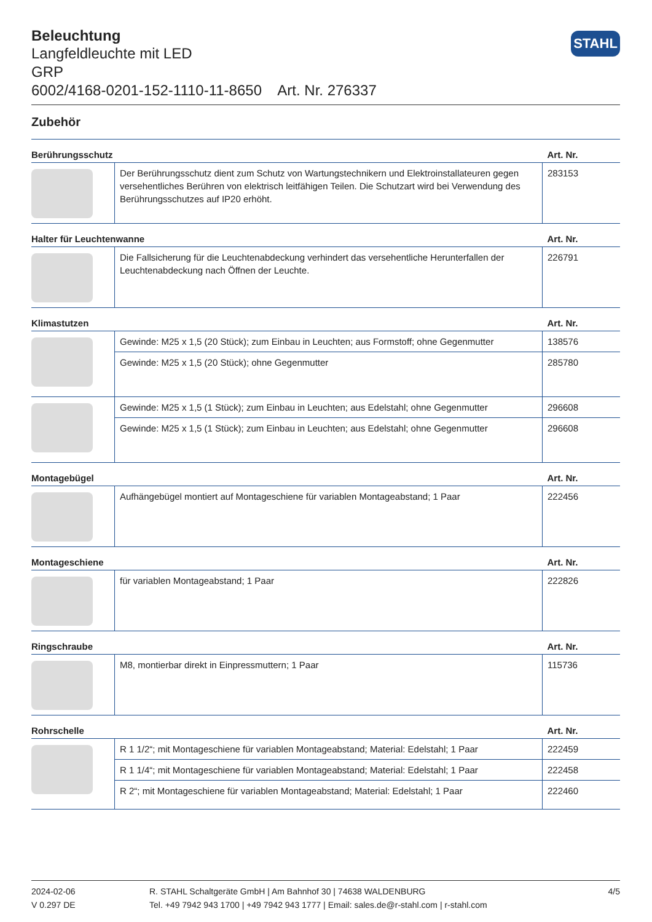STAHL
Beleuchtung
Langfeldleuchte mit LED
GRP
6002/4168-0201-152-1110-11-8650 Art. Nr. 276337
Zubehör
| Berührungsschutz | | Art. Nr. |
| --- | --- | --- |
| | Der Berührungsschutz dient zum Schutz von Wartungstechnikern und Elektroinstallateuren gegen versehentliches Berühren von elektrisch leitfähigen Teilen. Die Schutzart wird bei Verwendung des Berührungsschutzes auf IP20 erhöht. | 283153 |
| Halter für Leuchtenwanne | | Art. Nr. |
| | Die Fallsicherung für die Leuchtenabdeckung verhindert das versehentliche Herunterfallen der Leuchtenabdeckung nach Öffnen der Leuchte. | 226791 |
| Klimastutzen | | Art. Nr. |
| | Gewinde: M25 x 1,5 (20 Stück); zum Einbau in Leuchten; aus Formstoff; ohne Gegenmutter | 138576 |
| | Gewinde: M25 x 1,5 (20 Stück); ohne Gegenmutter | 285780 |
| | Gewinde: M25 x 1,5 (1 Stück); zum Einbau in Leuchten; aus Edelstahl; ohne Gegenmutter | 296608 |
| | Gewinde: M25 x 1,5 (1 Stück); zum Einbau in Leuchten; aus Edelstahl; ohne Gegenmutter | 296608 |
| Montagebügel | | Art. Nr. |
| | Aufhängebügel montiert auf Montageschiene für variablen Montageabstand; 1 Paar | 222456 |
| Montageschiene | | Art. Nr. |
| | für variablen Montageabstand; 1 Paar | 222826 |
| Ringschraube | | Art. Nr. |
| | M8, montierbar direkt in Einpressmuttern; 1 Paar | 115736 |
| Rohrschelle | | Art. Nr. |
| | R 1 1/2“; mit Montageschiene für variablen Montageabstand; Material: Edelstahl; 1 Paar | 222459 |
| | R 1 1/4“; mit Montageschiene für variablen Montageabstand; Material: Edelstahl; 1 Paar | 222458 |
| | R 2“; mit Montageschiene für variablen Montageabstand; Material: Edelstahl; 1 Paar | 222460 |
2024-02-06
V 0.297 DE
R. STAHL Schaltgeräte GmbH | Am Bahnhof 30 | 74638 WALDENBURG
Tel. +49 7942 943 1700 | +49 7942 943 1777 | Email: sales.de@r-stahl.com | r-stahl.com
4/5